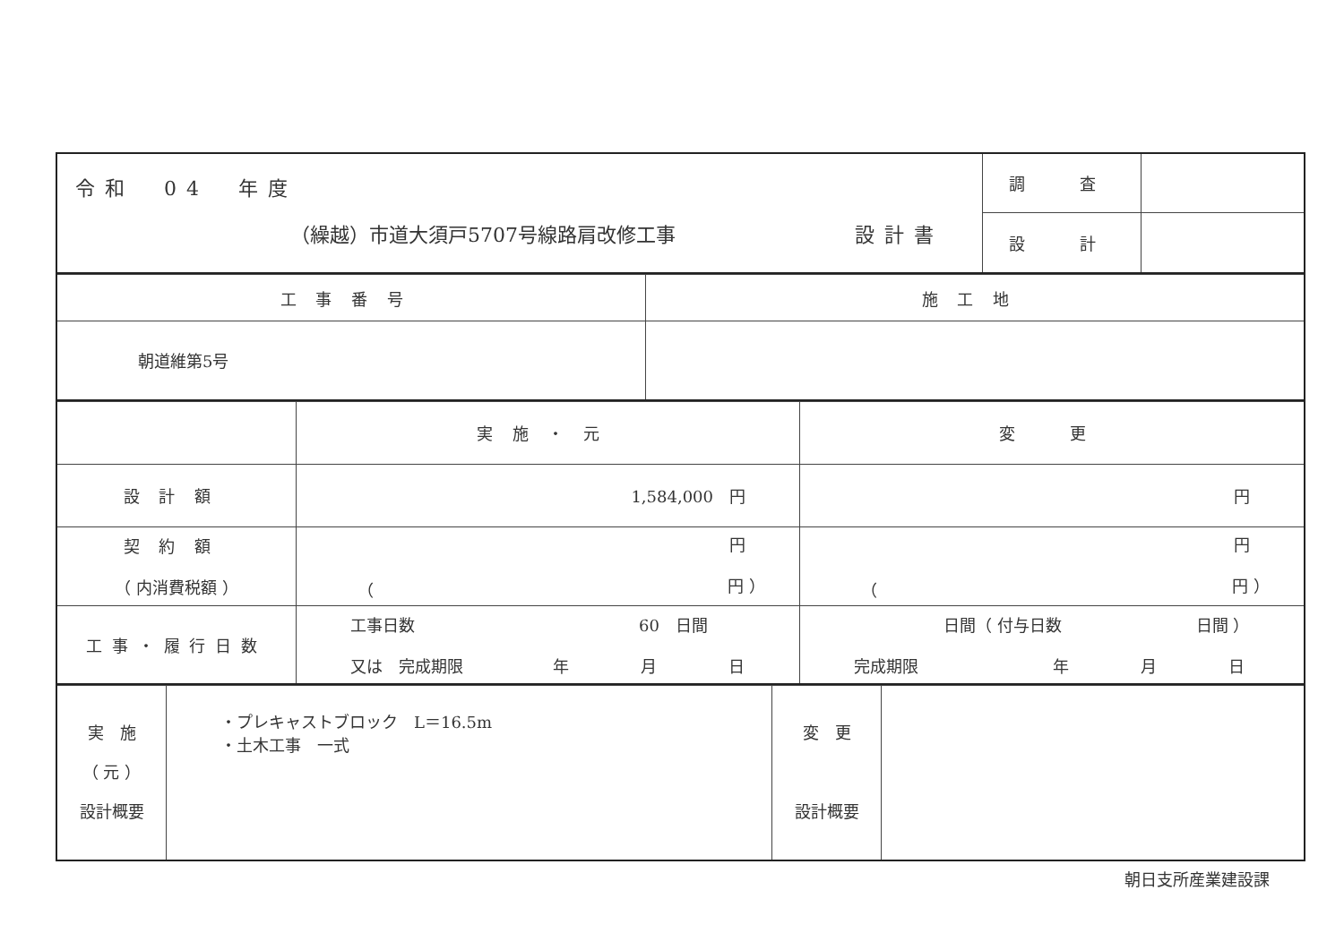| 令和 04 年度 （繰越）市道大須戸5707号線路肩改修工事 設計書 | 調 査 | |
| | 設 計 | |
| 工事番号 | 施工地 |
| 朝道維第5号 | |
| | 実施・元 | 変 更 |
| 設計額 | 1,584,000 円 | 円 |
| 契約額 （ 内消費税額 ） | 円 （ 円 ） | 円 （ 円 ） |
| 工事・履行日数 | 工事日数 60 日間 又は 完成期限 年 月 日 | 日間（ 付与日数 日間 ） 完成期限 年 月 日 |
| 実 施 （ 元 ） 設計概要 | ・プレキャストブロック L＝16.5m ・土木工事 一式 | 変 更 設計概要 | |
朝日支所産業建設課